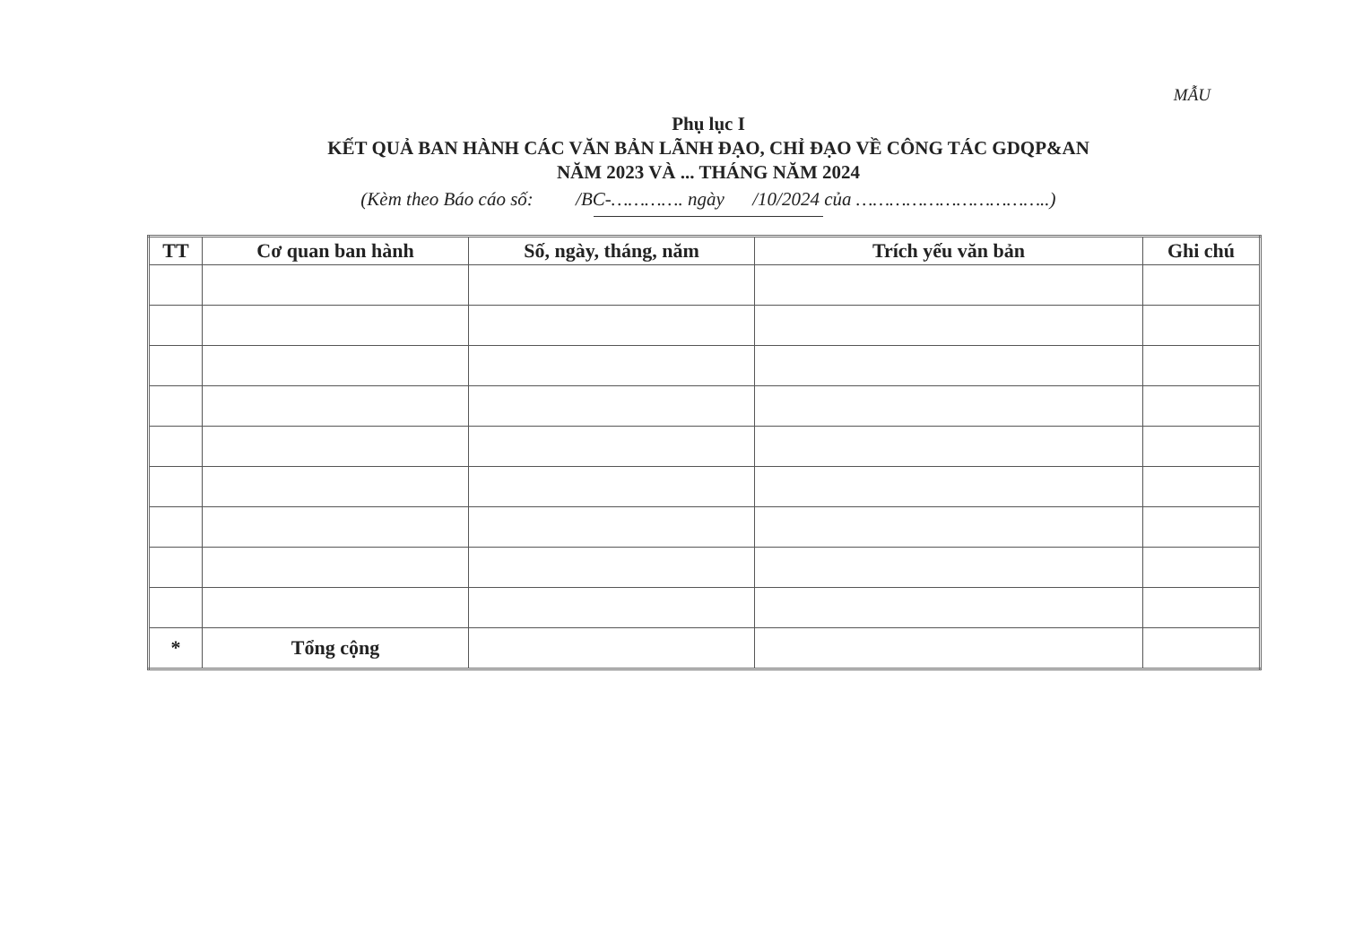MẪU
Phụ lục I
KẾT QUẢ BAN HÀNH CÁC VĂN BẢN LÃNH ĐẠO, CHỈ ĐẠO VỀ CÔNG TÁC GDQP&AN
NĂM 2023 VÀ ... THÁNG NĂM 2024
(Kèm theo Báo cáo số: /BC-…………. ngày /10/2024 của ……………………………..)
| TT | Cơ quan ban hành | Số, ngày, tháng, năm | Trích yếu văn bản | Ghi chú |
| --- | --- | --- | --- | --- |
| * | Tổng cộng | | | |